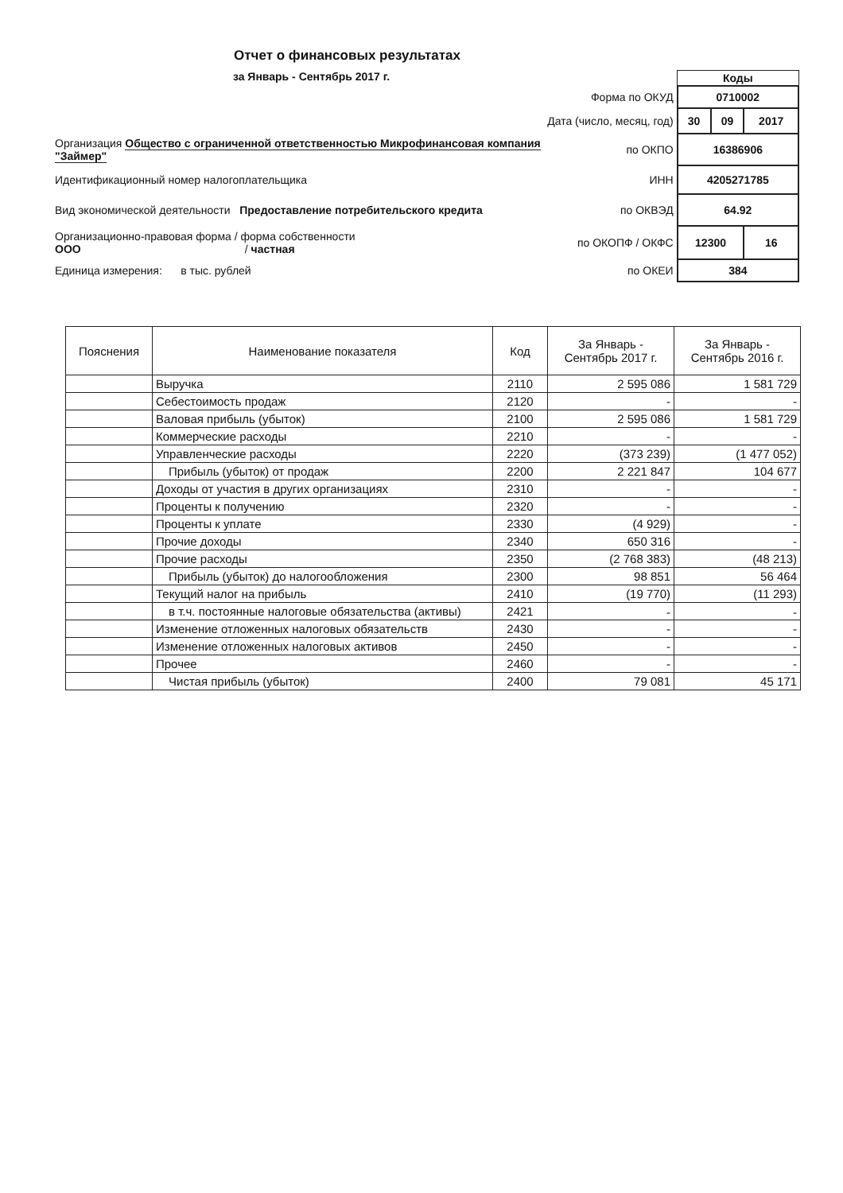Отчет о финансовых результатах
за Январь - Сентябрь 2017 г.
| | | Коды | | |
| | Форма по ОКУД | 0710002 | | |
| | Дата (число, месяц, год) | 30 | 09 | 2017 |
| Организация Общество с ограниченной ответственностью Микрофинансовая компания "Займер" | по ОКПО | 16386906 | | |
| Идентификационный номер налогоплательщика | ИНН | 4205271785 | | |
| Вид экономической деятельности Предоставление потребительского кредита | по ОКВЭД | 64.92 | | |
| Организационно-правовая форма / форма собственности ООО / частная | по ОКОПФ / ОКФС | 12300 | | 16 |
| Единица измерения: в тыс. рублей | по ОКЕИ | 384 | | |
| Пояснения | Наименование показателя | Код | За Январь - Сентябрь 2017 г. | За Январь - Сентябрь 2016 г. |
| --- | --- | --- | --- | --- |
| | Выручка | 2110 | 2 595 086 | 1 581 729 |
| | Себестоимость продаж | 2120 | - | - |
| | Валовая прибыль (убыток) | 2100 | 2 595 086 | 1 581 729 |
| | Коммерческие расходы | 2210 | - | - |
| | Управленческие расходы | 2220 | (373 239) | (1 477 052) |
| | Прибыль (убыток) от продаж | 2200 | 2 221 847 | 104 677 |
| | Доходы от участия в других организациях | 2310 | - | - |
| | Проценты к получению | 2320 | - | - |
| | Проценты к уплате | 2330 | (4 929) | - |
| | Прочие доходы | 2340 | 650 316 | - |
| | Прочие расходы | 2350 | (2 768 383) | (48 213) |
| | Прибыль (убыток) до налогообложения | 2300 | 98 851 | 56 464 |
| | Текущий налог на прибыль | 2410 | (19 770) | (11 293) |
| | в т.ч. постоянные налоговые обязательства (активы) | 2421 | - | - |
| | Изменение отложенных налоговых обязательств | 2430 | - | - |
| | Изменение отложенных налоговых активов | 2450 | - | - |
| | Прочее | 2460 | - | - |
| | Чистая прибыль (убыток) | 2400 | 79 081 | 45 171 |